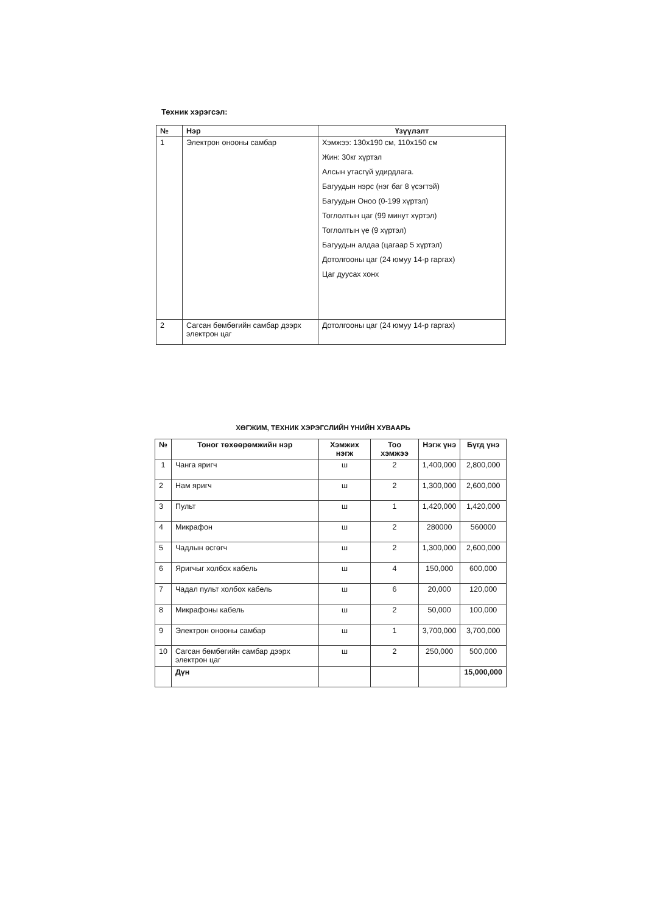Техник хэрэгсэл:
| № | Нэр | Үзүүлэлт |
| --- | --- | --- |
| 1 | Электрон онооны самбар | Хэмжээ: 130х190 см, 110х150 см Жин: 30кг хүртэл Алсын утасгүй удирдлага. Багуудын нэрс (нэг баг 8 үсэгтэй) Багуудын Оноо (0-199 хүртэл) Тоглолтын цаг (99 минут хүртэл) Тоглолтын үе (9 хүртэл) Багуудын алдаа (цагаар 5 хүртэл) Дотолгооны цаг (24 юмуу 14-р гаргах) Цаг дуусах хонх |
| 2 | Сагсан бөмбөгийн самбар дээрх электрон цаг | Дотолгооны цаг (24 юмуу 14-р гаргах) |
ХӨГЖИМ, ТЕХНИК ХЭРЭГСЛИЙН ҮНИЙН ХУВААРЬ
| № | Тоног төхөөрөмжийн нэр | Хэмжих нэгж | Тоо хэмжээ | Нэгж үнэ | Бүгд үнэ |
| --- | --- | --- | --- | --- | --- |
| 1 | Чанга яригч | ш | 2 | 1,400,000 | 2,800,000 |
| 2 | Нам яригч | ш | 2 | 1,300,000 | 2,600,000 |
| 3 | Пульт | ш | 1 | 1,420,000 | 1,420,000 |
| 4 | Микрафон | ш | 2 | 280000 | 560000 |
| 5 | Чадлын өсгөгч | ш | 2 | 1,300,000 | 2,600,000 |
| 6 | Яригчыг холбох кабель | ш | 4 | 150,000 | 600,000 |
| 7 | Чадал пульт холбох кабель | ш | 6 | 20,000 | 120,000 |
| 8 | Микрафоны кабель | ш | 2 | 50,000 | 100,000 |
| 9 | Электрон онооны самбар | ш | 1 | 3,700,000 | 3,700,000 |
| 10 | Сагсан бөмбөгийн самбар дээрх электрон цаг | ш | 2 | 250,000 | 500,000 |
| | Дүн | | | | 15,000,000 |